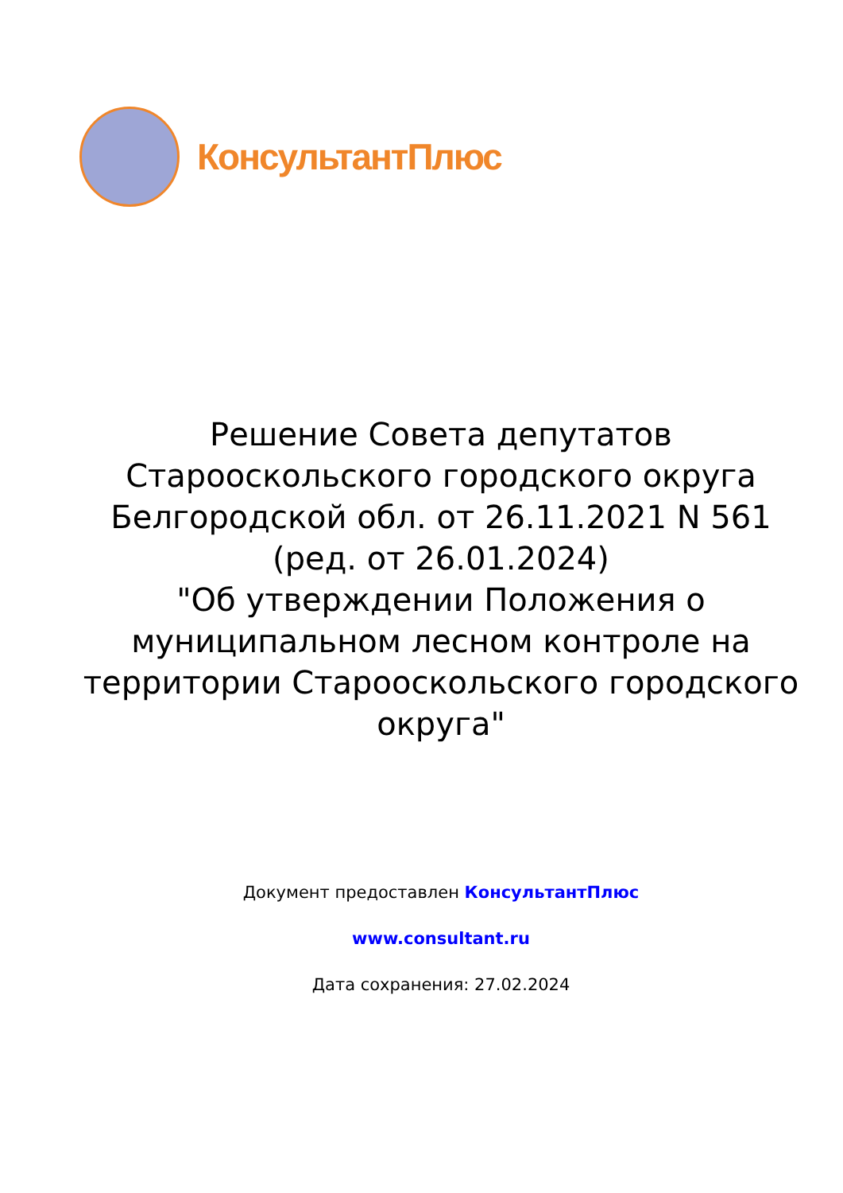КонсультантПлюс
Решение Совета депутатов Старооскольского городского округа Белгородской обл. от 26.11.2021 N 561
(ред. от 26.01.2024)
"Об утверждении Положения о муниципальном лесном контроле на территории Старооскольского городского округа"
Документ предоставлен КонсультантПлюс
www.consultant.ru
Дата сохранения: 27.02.2024